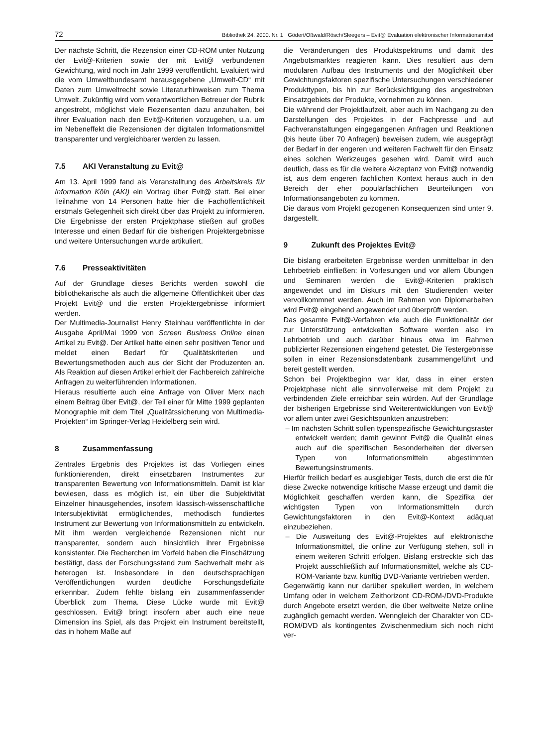72 Bibliothek 24. 2000. Nr. 1 Gödert/Oßwald/Rösch/Sleegers – Evit@ Evaluation elektronischer Informationsmittel
Der nächste Schritt, die Rezension einer CD-ROM unter Nutzung der Evit@-Kriterien sowie der mit Evit@ verbundenen Gewichtung, wird noch im Jahr 1999 veröffentlicht. Evaluiert wird die vom Umweltbundesamt herausgegebene „Umwelt-CD“ mit Daten zum Umweltrecht sowie Literaturhinweisen zum Thema Umwelt. Zukünftig wird vom verantwortlichen Betreuer der Rubrik angestrebt, möglichst viele Rezensenten dazu anzuhalten, bei ihrer Evaluation nach den Evit@-Kriterien vorzugehen, u.a. um im Nebeneffekt die Rezensionen der digitalen Informationsmittel transparenter und vergleichbarer werden zu lassen.
7.5 AKI Veranstaltung zu Evit@
Am 13. April 1999 fand als Veranstalltung des Arbeitskreis für Information Köln (AKI) ein Vortrag über Evit@ statt. Bei einer Teilnahme von 14 Personen hatte hier die Fachöffentlichkeit erstmals Gelegenheit sich direkt über das Projekt zu informieren. Die Ergebnisse der ersten Projektphase stießen auf großes Interesse und einen Bedarf für die bisherigen Projektergebnisse und weitere Untersuchungen wurde artikuliert.
7.6 Presseaktivitäten
Auf der Grundlage dieses Berichts werden sowohl die bibliothekarische als auch die allgemeine Öffentlichkeit über das Projekt Evit@ und die ersten Projektergebnisse informiert werden.
Der Multimedia-Journalist Henry Steinhau veröffentlichte in der Ausgabe April/Mai 1999 von Screen Business Online einen Artikel zu Evit@. Der Artikel hatte einen sehr positiven Tenor und meldet einen Bedarf für Qualitätskriterien und Bewertungsmethoden auch aus der Sicht der Produzenten an. Als Reaktion auf diesen Artikel erhielt der Fachbereich zahlreiche Anfragen zu weiterführenden Informationen.
Hieraus resultierte auch eine Anfrage von Oliver Merx nach einem Beitrag über Evit@, der Teil einer für Mitte 1999 geplanten Monographie mit dem Titel „Qualitätssicherung von Multimedia-Projekten“ im Springer-Verlag Heidelberg sein wird.
8 Zusammenfassung
Zentrales Ergebnis des Projektes ist das Vorliegen eines funktionierenden, direkt einsetzbaren Instrumentes zur transparenten Bewertung von Informationsmitteln. Damit ist klar bewiesen, dass es möglich ist, ein über die Subjektivität Einzelner hinausgehendes, insofern klassisch-wissenschaftliche Intersubjektivität ermöglichendes, methodisch fundiertes Instrument zur Bewertung von Informationsmitteln zu entwickeln. Mit ihm werden vergleichende Rezensionen nicht nur transparenter, sondern auch hinsichtlich ihrer Ergebnisse konsistenter. Die Recherchen im Vorfeld haben die Einschätzung bestätigt, dass der Forschungsstand zum Sachverhalt mehr als heterogen ist. Insbesondere in den deutschsprachigen Veröffentlichungen wurden deutliche Forschungsdefizite erkennbar. Zudem fehlte bislang ein zusammenfassender Überblick zum Thema. Diese Lücke wurde mit Evit@ geschlossen. Evit@ bringt insofern aber auch eine neue Dimension ins Spiel, als das Projekt ein Instrument bereitstellt, das in hohem Maße auf
die Veränderungen des Produktspektrums und damit des Angebotsmarktes reagieren kann. Dies resultiert aus dem modularen Aufbau des Instruments und der Möglichkeit über Gewichtungsfaktoren spezifische Untersuchungen verschiedener Produkttypen, bis hin zur Berücksichtigung des angestrebten Einsatzgebiets der Produkte, vornehmen zu können.
Die während der Projektlaufzeit, aber auch im Nachgang zu den Darstellungen des Projektes in der Fachpresse und auf Fachveranstaltungen eingegangenen Anfragen und Reaktionen (bis heute über 70 Anfragen) beweisen zudem, wie ausgeprägt der Bedarf in der engeren und weiteren Fachwelt für den Einsatz eines solchen Werkzeuges gesehen wird. Damit wird auch deutlich, dass es für die weitere Akzeptanz von Evit@ notwendig ist, aus dem engeren fachlichen Kontext heraus auch in den Bereich der eher populärfachlichen Beurteilungen von Informationsangeboten zu kommen.
Die daraus vom Projekt gezogenen Konsequenzen sind unter 9. dargestellt.
9 Zukunft des Projektes Evit@
Die bislang erarbeiteten Ergebnisse werden unmittelbar in den Lehrbetrieb einfließen: in Vorlesungen und vor allem Übungen und Seminaren werden die Evit@-Kriterien praktisch angewendet und im Diskurs mit den Studierenden weiter vervollkommnet werden. Auch im Rahmen von Diplomarbeiten wird Evit@ eingehend angewendet und überprüft werden.
Das gesamte Evit@-Verfahren wie auch die Funktionalität der zur Unterstützung entwickelten Software werden also im Lehrbetrieb und auch darüber hinaus etwa im Rahmen publizierter Rezensionen eingehend getestet. Die Testergebnisse sollen in einer Rezensionsdatenbank zusammengeführt und bereit gestellt werden.
Schon bei Projektbeginn war klar, dass in einer ersten Projektphase nicht alle sinnvollerweise mit dem Projekt zu verbindenden Ziele erreichbar sein würden. Auf der Grundlage der bisherigen Ergebnisse sind Weiterentwicklungen von Evit@ vor allem unter zwei Gesichtspunkten anzustreben:
– Im nächsten Schritt sollen typenspezifische Gewichtungsraster entwickelt werden; damit gewinnt Evit@ die Qualität eines auch auf die spezifischen Besonderheiten der diversen Typen von Informationsmitteln abgestimmten Bewertungsinstruments.
Hierfür freilich bedarf es ausgiebiger Tests, durch die erst die für diese Zwecke notwendige kritische Masse erzeugt und damit die Möglichkeit geschaffen werden kann, die Spezifika der wichtigsten Typen von Informationsmitteln durch Gewichtungsfaktoren in den Evit@-Kontext adäquat einzubeziehen.
– Die Ausweitung des Evit@-Projektes auf elektronische Informationsmittel, die online zur Verfügung stehen, soll in einem weiteren Schritt erfolgen. Bislang erstreckte sich das Projekt ausschließlich auf Informationsmittel, welche als CD-ROM-Variante bzw. künftig DVD-Variante vertrieben werden.
Gegenwärtig kann nur darüber spekuliert werden, in welchem Umfang oder in welchem Zeithorizont CD-ROM-/DVD-Produkte durch Angebote ersetzt werden, die über weltweite Netze online zugänglich gemacht werden. Wenngleich der Charakter von CD-ROM/DVD als kontingentes Zwischenmedium sich noch nicht ver-